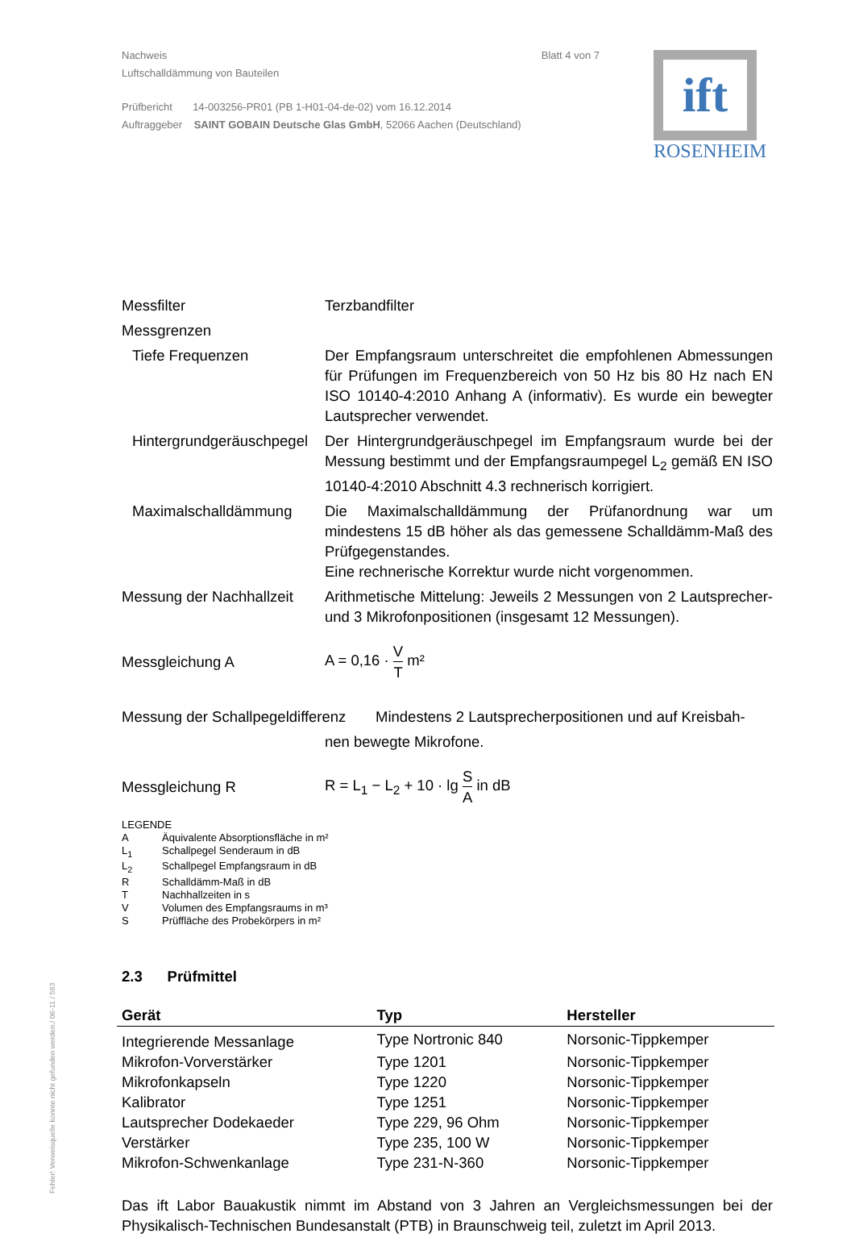Nachweis
Luftschalldämmung von Bauteilen
Blatt 4 von 7
Prüfbericht 14-003256-PR01 (PB 1-H01-04-de-02) vom 16.12.2014
Auftraggeber SAINT GOBAIN Deutsche Glas GmbH, 52066 Aachen (Deutschland)
ift
ROSENHEIM
Messfilter Terzbandfilter
Messgrenzen
Tiefe Frequenzen Der Empfangsraum unterschreitet die empfohlenen Abmessungen für Prüfungen im Frequenzbereich von 50 Hz bis 80 Hz nach EN ISO 10140-4:2010 Anhang A (informativ). Es wurde ein bewegter Lautsprecher verwendet.
Hintergrundgeräuschpegel
Der Hintergrundgeräuschpegel im Empfangsraum wurde bei der Messung bestimmt und der Empfangsraumpegel L<sub>2</sub> gemäß EN ISO 10140-4:2010 Abschnitt 4.3 rechnerisch korrigiert.
Maximalschalldämmung Die Maximalschalldämmung der Prüfanordnung war um mindestens 15 dB höher als das gemessene Schalldämm-Maß des Prüfgegenstandes.
Eine rechnerische Korrektur wurde nicht vorgenommen.
Messung der Nachhallzeit
Arithmetische Mittelung: Jeweils 2 Messungen von 2 Lautsprecher- und 3 Mikrofonpositionen (insgesamt 12 Messungen).
Messgleichung A A = 0,16 · V T m²
Messung der Schallpegeldifferenz
Mindestens 2 Lautsprecherpositionen und auf Kreisbah-
nen bewegte Mikrofone.
Messgleichung R R = L<sub>1</sub> − L<sub>2</sub> + 10 · lg S A in dB
LEGENDE
A Äquivalente Absorptionsfläche in m²
L<sub>1</sub> Schallpegel Senderaum in dB
L<sub>2</sub> Schallpegel Empfangsraum in dB
R Schalldämm-Maß in dB
T Nachhallzeiten in s
V Volumen des Empfangsraums in m³
S Prüffläche des Probekörpers in m²
2.3 Prüfmittel
| Gerät | Typ | Hersteller |
| --- | --- | --- |
| Integrierende Messanlage | Type Nortronic 840 | Norsonic-Tippkemper |
| Mikrofon-Vorverstärker | Type 1201 | Norsonic-Tippkemper |
| Mikrofonkapseln | Type 1220 | Norsonic-Tippkemper |
| Kalibrator | Type 1251 | Norsonic-Tippkemper |
| Lautsprecher Dodekaeder | Type 229, 96 Ohm | Norsonic-Tippkemper |
| Verstärker | Type 235, 100 W | Norsonic-Tippkemper |
| Mikrofon-Schwenkanlage | Type 231-N-360 | Norsonic-Tippkemper |
Das ift Labor Bauakustik nimmt im Abstand von 3 Jahren an Vergleichsmessungen bei der Physikalisch-Technischen Bundesanstalt (PTB) in Braunschweig teil, zuletzt im April 2013.
Fehler! Verweisquelle konnte nicht gefunden werden./ 06-11 / 583